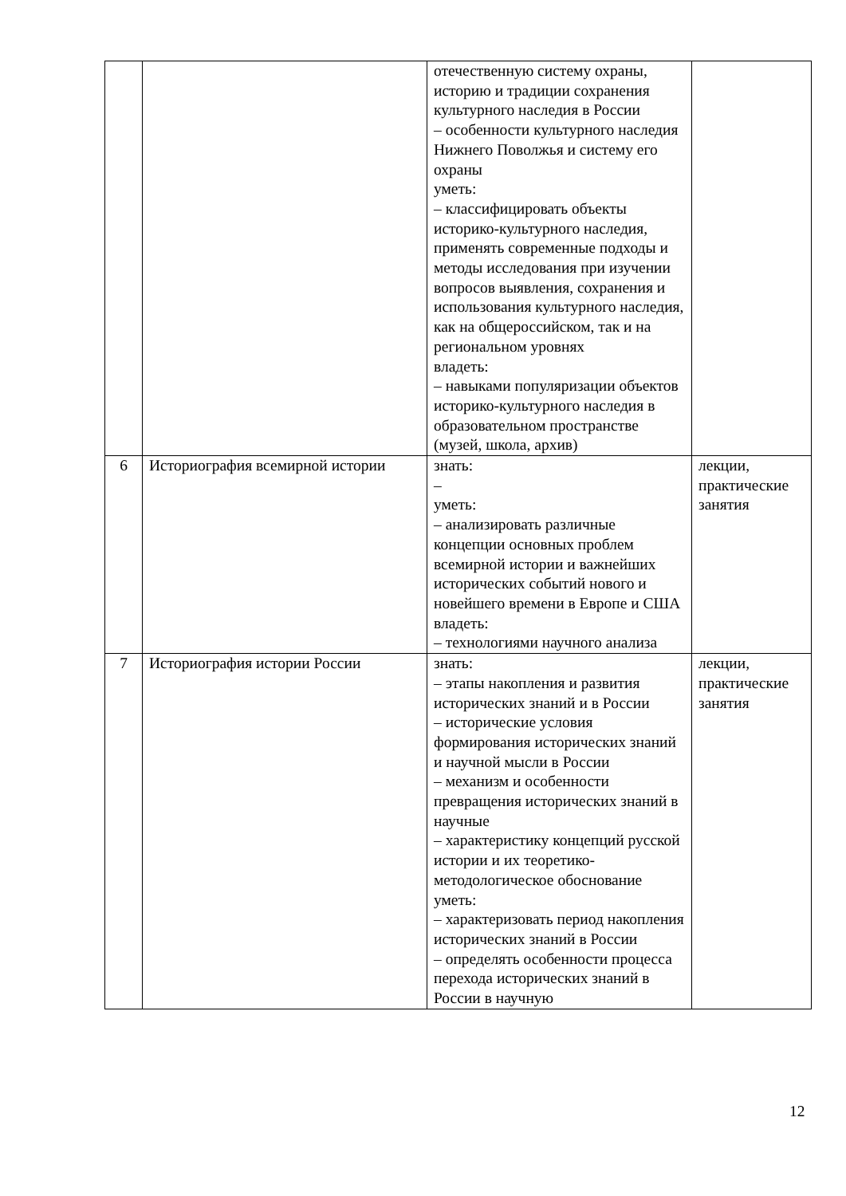| | | отечественную систему охраны, историю и традиции сохранения культурного наследия в России – особенности культурного наследия Нижнего Поволжья и систему его охраны уметь: – классифицировать объекты историко-культурного наследия, применять современные подходы и методы исследования при изучении вопросов выявления, сохранения и использования культурного наследия, как на общероссийском, так и на региональном уровнях владеть: – навыками популяризации объектов историко-культурного наследия в образовательном пространстве (музей, школа, архив) | |
| 6 | Историография всемирной истории | знать: – уметь: – анализировать различные концепции основных проблем всемирной истории и важнейших исторических событий нового и новейшего времени в Европе и США владеть: – технологиями научного анализа | лекции, практические занятия |
| 7 | Историография истории России | знать: – этапы накопления и развития исторических знаний и в России – исторические условия формирования исторических знаний и научной мысли в России – механизм и особенности превращения исторических знаний в научные – характеристику концепций русской истории и их теоретико-методологическое обоснование уметь: – характеризовать период накопления исторических знаний в России – определять особенности процесса перехода исторических знаний в России в научную | лекции, практические занятия |
12